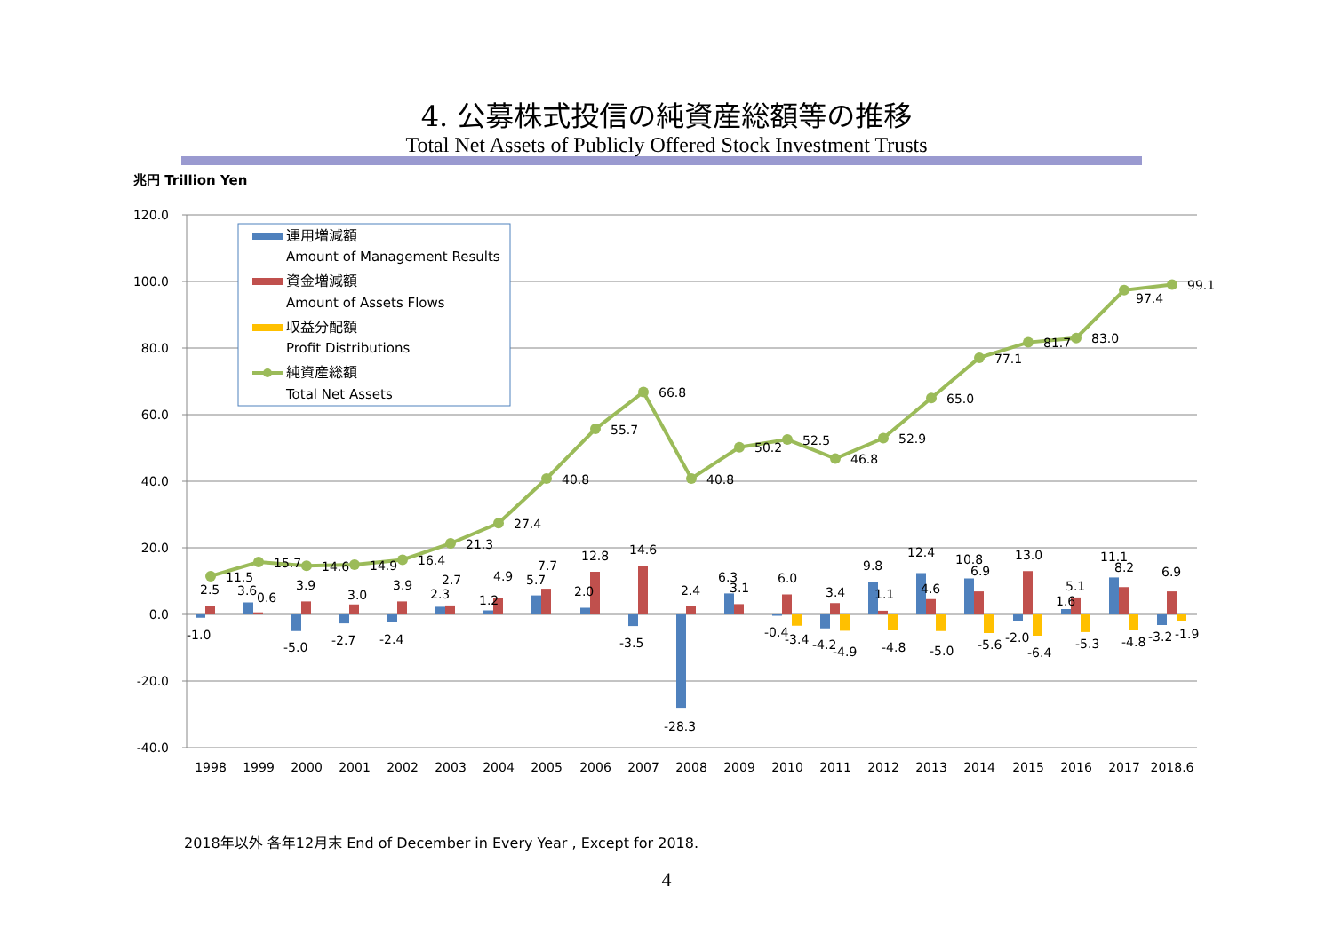4. 公募株式投信の純資産総額等の推移
Total Net Assets of Publicly Offered Stock Investment Trusts
兆円 Trillion Yen
120.0
100.0
80.0
60.0
40.0
20.0
0.0
-20.0
-40.0
11.5
15.7
14.6
14.9
16.4
21.3
27.4
40.8
55.7
66.8
40.8
50.2
52.5
46.8
52.9
65.0
77.1
81.7
83.0
97.4
99.1
-1.0
2.5
3.6
0.6
-5.0
3.9
-2.7
3.0
-2.4
3.9
2.3
2.7
1.2
4.9
5.7
7.7
2.0
12.8
-3.5
14.6
-28.3
2.4
6.3
3.1
-0.4
6.0
-3.4
-4.2
3.4
-4.9
9.8
1.1
-4.8
12.4
4.6
-5.0
10.8
6.9
-5.6
-2.0
13.0
-6.4
1.6
5.1
-5.3
11.1
8.2
-4.8
-3.2
6.9
-1.9
1998
1999
2000
2001
2002
2003
2004
2005
2006
2007
2008
2009
2010
2011
2012
2013
2014
2015
2016
2017
2018.6
運用増減額
Amount of Management Results
資金増減額
Amount of Assets Flows
収益分配額
Profit Distributions
純資産総額
Total Net Assets
2018年以外 各年12月末 End of December in Every Year , Except for 2018.
4